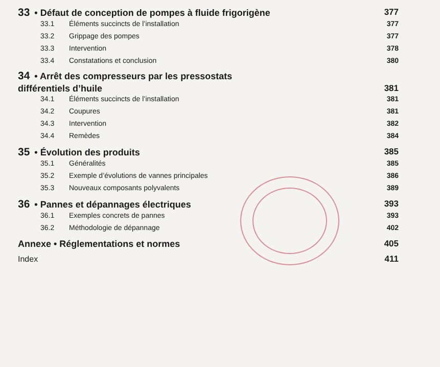33 • Défaut de conception de pompes à fluide frigorigène 377
33.1 Éléments succincts de l’installation 377
33.2 Grippage des pompes 377
33.3 Intervention 378
33.4 Constatations et conclusion 380
34 • Arrêt des compresseurs par les pressostats
différentiels d’huile 381
34.1 Éléments succincts de l’installation 381
34.2 Coupures 381
34.3 Intervention 382
34.4 Remèdes 384
35 • Évolution des produits 385
35.1 Généralités 385
35.2 Exemple d’évolutions de vannes principales 386
35.3 Nouveaux composants polyvalents 389
36 • Pannes et dépannages électriques 393
36.1 Exemples concrets de pannes 393
36.2 Méthodologie de dépannage 402
Annexe • Réglementations et normes 405
Index 411